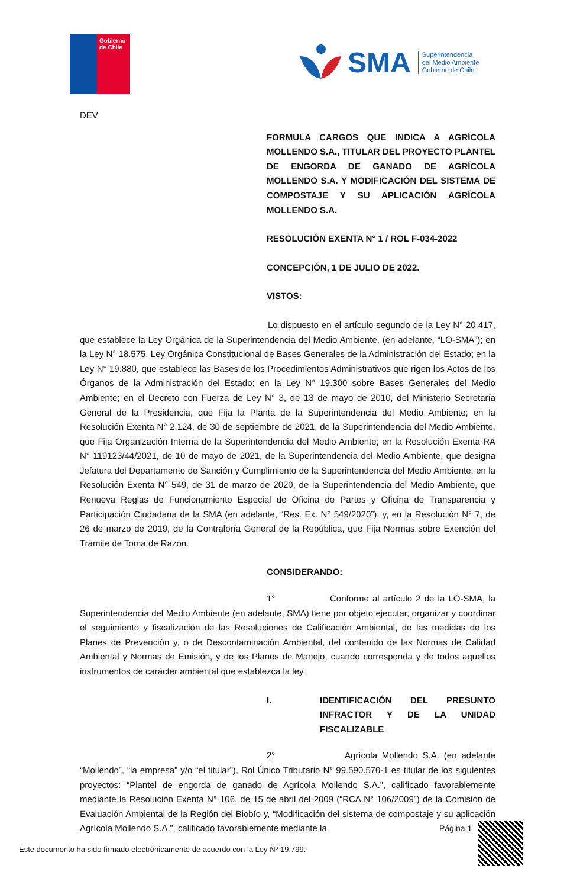Gobierno
de Chile
SMA Superintendencia
del Medio Ambiente
Gobierno de Chile
DEV
FORMULA CARGOS QUE INDICA A AGRÍCOLA MOLLENDO S.A., TITULAR DEL PROYECTO PLANTEL DE ENGORDA DE GANADO DE AGRÍCOLA MOLLENDO S.A. Y MODIFICACIÓN DEL SISTEMA DE COMPOSTAJE Y SU APLICACIÓN AGRÍCOLA MOLLENDO S.A.
RESOLUCIÓN EXENTA N° 1 / ROL F-034-2022
CONCEPCIÓN, 1 DE JULIO DE 2022.
VISTOS:
Lo dispuesto en el artículo segundo de la Ley N° 20.417, que establece la Ley Orgánica de la Superintendencia del Medio Ambiente, (en adelante, “LO-SMA”); en la Ley N° 18.575, Ley Orgánica Constitucional de Bases Generales de la Administración del Estado; en la Ley N° 19.880, que establece las Bases de los Procedimientos Administrativos que rigen los Actos de los Órganos de la Administración del Estado; en la Ley N° 19.300 sobre Bases Generales del Medio Ambiente; en el Decreto con Fuerza de Ley N° 3, de 13 de mayo de 2010, del Ministerio Secretaría General de la Presidencia, que Fija la Planta de la Superintendencia del Medio Ambiente; en la Resolución Exenta N° 2.124, de 30 de septiembre de 2021, de la Superintendencia del Medio Ambiente, que Fija Organización Interna de la Superintendencia del Medio Ambiente; en la Resolución Exenta RA N° 119123/44/2021, de 10 de mayo de 2021, de la Superintendencia del Medio Ambiente, que designa Jefatura del Departamento de Sanción y Cumplimiento de la Superintendencia del Medio Ambiente; en la Resolución Exenta N° 549, de 31 de marzo de 2020, de la Superintendencia del Medio Ambiente, que Renueva Reglas de Funcionamiento Especial de Oficina de Partes y Oficina de Transparencia y Participación Ciudadana de la SMA (en adelante, “Res. Ex. N° 549/2020”); y, en la Resolución N° 7, de 26 de marzo de 2019, de la Contraloría General de la República, que Fija Normas sobre Exención del Trámite de Toma de Razón.
CONSIDERANDO:
1° Conforme al artículo 2 de la LO-SMA, la Superintendencia del Medio Ambiente (en adelante, SMA) tiene por objeto ejecutar, organizar y coordinar el seguimiento y fiscalización de las Resoluciones de Calificación Ambiental, de las medidas de los Planes de Prevención y, o de Descontaminación Ambiental, del contenido de las Normas de Calidad Ambiental y Normas de Emisión, y de los Planes de Manejo, cuando corresponda y de todos aquellos instrumentos de carácter ambiental que establezca la ley.
I. IDENTIFICACIÓN DEL PRESUNTO INFRACTOR Y DE LA UNIDAD FISCALIZABLE
2° Agrícola Mollendo S.A. (en adelante “Mollendo”, “la empresa” y/o “el titular”), Rol Único Tributario N° 99.590.570-1 es titular de los siguientes proyectos: “Plantel de engorda de ganado de Agrícola Mollendo S.A.”, calificado favorablemente mediante la Resolución Exenta N° 106, de 15 de abril del 2009 (“RCA N° 106/2009”) de la Comisión de Evaluación Ambiental de la Región del Biobío y, “Modificación del sistema de compostaje y su aplicación Agrícola Mollendo S.A.”, calificado favorablemente mediante la
Página 1
Este documento ha sido firmado electrónicamente de acuerdo con la Ley Nº 19.799.